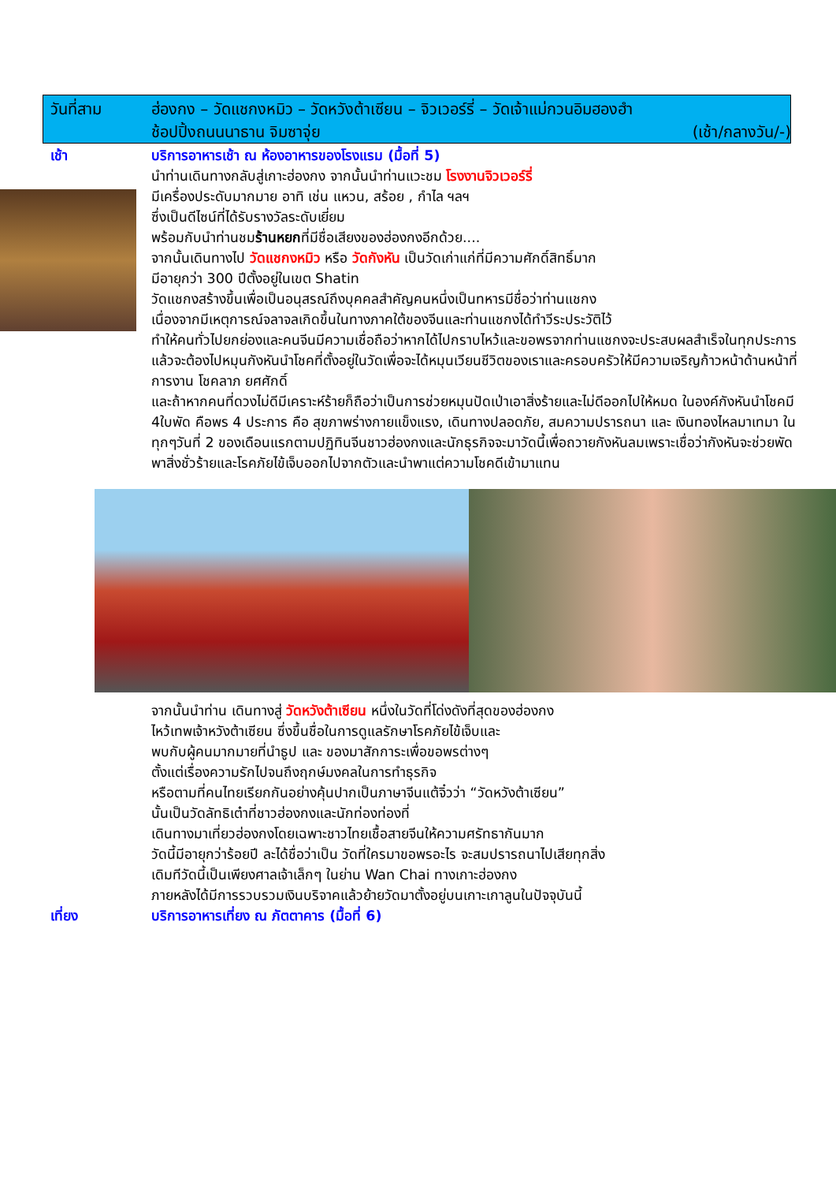วันที่สาม ฮ่องกง – วัดแชกงหมิว – วัดหวังต้าเซียน – จิวเวอร์รี่ – วัดเจ้าแม่กวนอิมฮองฮำ
ช้อปปิ้งถนนนาธาน จิมซาจุ่ย (เช้า/กลางวัน/-)
เช้า
บริการอาหารเช้า ณ ห้องอาหารของโรงแรม (มื้อที่ 5)
นำท่านเดินทางกลับสู่เกาะฮ่องกง จากนั้นนำท่านแวะชม โรงงานจิวเวอร์รี่
มีเครื่องประดับมากมาย อาทิ เช่น แหวน, สร้อย , กำไล ฯลฯ
ซึ่งเป็นดีไซน์ที่ได้รับรางวัลระดับเยี่ยม
พร้อมกับนำท่านชมร้านหยกที่มีชื่อเสียงของฮ่องกงอีกด้วย....
จากนั้นเดินทางไป วัดแชกงหมิว หรือ วัดกังหัน เป็นวัดเก่าแก่ที่มีความศักดิ์สิทธิ์มาก
มีอายุกว่า 300 ปีตั้งอยู่ในเขต Shatin
วัดแชกงสร้างขึ้นเพื่อเป็นอนุสรณ์ถึงบุคคลสำคัญคนหนึ่งเป็นทหารมีชื่อว่าท่านแชกง
เนื่องจากมีเหตุการณ์จลาจลเกิดขึ้นในทางภาคใต้ของจีนและท่านแชกงได้ทำวีระประวัติไว้
ทำให้คนทั่วไปยกย่องและคนจีนมีความเชื่อถือว่าหากได้ไปกราบไหว้และขอพรจากท่านแชกงจะประสบผลสำเร็จในทุกประการ
แล้วจะต้องไปหมุนกังหันนำโชคที่ตั้งอยู่ในวัดเพื่อจะได้หมุนเวียนชีวิตของเราและครอบครัวให้มีความเจริญก้าวหน้าด้านหน้าที่การงาน โชคลาภ ยศศักดิ์
และถ้าหากคนที่ดวงไม่ดีมีเคราะห์ร้ายก็ถือว่าเป็นการช่วยหมุนปัดเป่าเอาสิ่งร้ายและไม่ดีออกไปให้หมด ในองค์กังหันนำโชคมี 4ใบพัด คือพร 4 ประการ คือ สุขภาพร่างกายแข็งแรง, เดินทางปลอดภัย, สมความปรารถนา และ เงินทองไหลมาเทมา ในทุกๆวันที่ 2 ของเดือนแรกตามปฏิทินจีนชาวฮ่องกงและนักธุรกิจจะมาวัดนี้เพื่อถวายกังหันลมเพราะเชื่อว่ากังหันจะช่วยพัดพาสิ่งชั่วร้ายและโรคภัยไข้เจ็บออกไปจากตัวและนำพาแต่ความโชคดีเข้ามาแทน
จากนั้นนำท่าน เดินทางสู่ วัดหวังต้าเซียน หนึ่งในวัดที่โด่งดังที่สุดของฮ่องกง
ไหว้เทพเจ้าหวังต้าเซียน ซึ่งขึ้นชื่อในการดูแลรักษาโรคภัยไข้เจ็บและ
พบกับผู้คนมากมายที่นำธูป และ ของมาสักการะเพื่อขอพรต่างๆ
ตั้งแต่เรื่องความรักไปจนถึงฤกษ์มงคลในการทำธุรกิจ
หรือตามที่คนไทยเรียกกันอย่างคุ้นปากเป็นภาษาจีนแต้จิ๋วว่า “วัดหวังต้าเซียน”
นั้นเป็นวัดลัทธิเต๋าที่ชาวฮ่องกงและนักท่องท่องที่
เดินทางมาเที่ยวฮ่องกงโดยเฉพาะชาวไทยเชื้อสายจีนให้ความศรัทธากันมาก
วัดนี้มีอายุกว่าร้อยปี ละได้ชื่อว่าเป็น วัดที่ใครมาขอพรอะไร จะสมปรารถนาไปเสียทุกสิ่ง
เดิมทีวัดนี้เป็นเพียงศาลเจ้าเล็กๆ ในย่าน Wan Chai ทางเกาะฮ่องกง
ภายหลังได้มีการรวบรวมเงินบริจาคแล้วย้ายวัดมาตั้งอยู่บนเกาะเกาลูนในปัจจุบันนี้
เที่ยง
บริการอาหารเที่ยง ณ ภัตตาคาร (มื้อที่ 6)